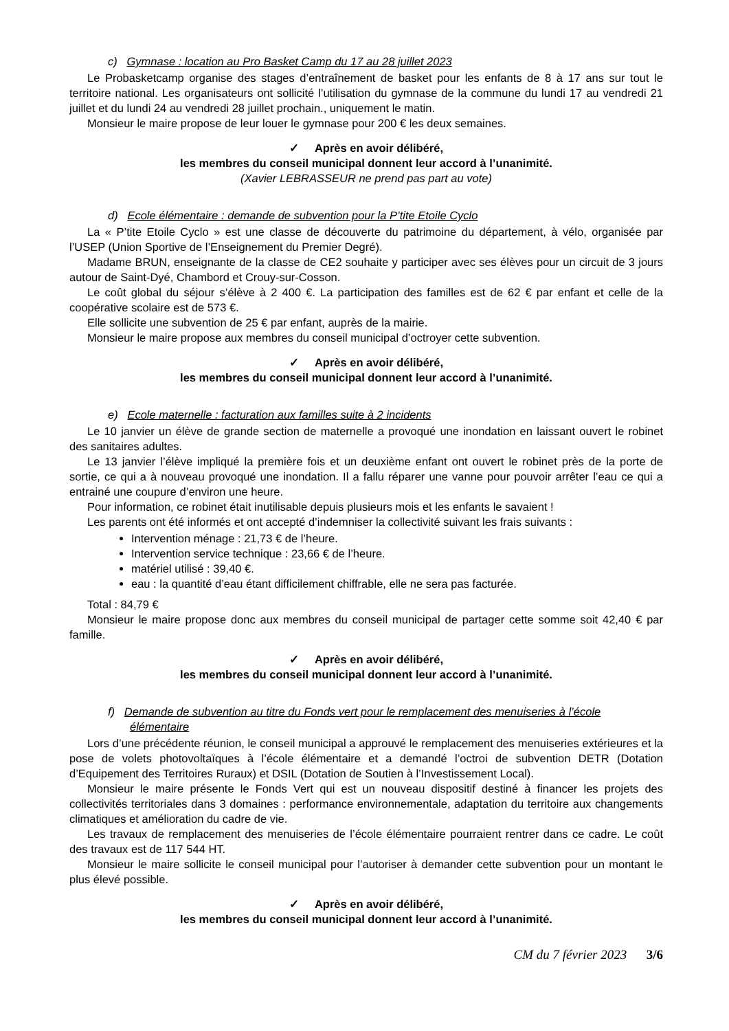c) Gymnase : location au Pro Basket Camp du 17 au 28 juillet 2023
Le Probasketcamp organise des stages d’entraînement de basket pour les enfants de 8 à 17 ans sur tout le territoire national. Les organisateurs ont sollicité l’utilisation du gymnase de la commune du lundi 17 au vendredi 21 juillet et du lundi 24 au vendredi 28 juillet prochain., uniquement le matin.
Monsieur le maire propose de leur louer le gymnase pour 200 € les deux semaines.
✓ Après en avoir délibéré,
les membres du conseil municipal donnent leur accord à l’unanimité.
(Xavier LEBRASSEUR ne prend pas part au vote)
d) Ecole élémentaire : demande de subvention pour la P’tite Etoile Cyclo
La « P’tite Etoile Cyclo » est une classe de découverte du patrimoine du département, à vélo, organisée par l’USEP (Union Sportive de l’Enseignement du Premier Degré).
Madame BRUN, enseignante de la classe de CE2 souhaite y participer avec ses élèves pour un circuit de 3 jours autour de Saint-Dyé, Chambord et Crouy-sur-Cosson.
Le coût global du séjour s’élève à 2 400 €. La participation des familles est de 62 € par enfant et celle de la coopérative scolaire est de 573 €.
Elle sollicite une subvention de 25 € par enfant, auprès de la mairie.
Monsieur le maire propose aux membres du conseil municipal d’octroyer cette subvention.
✓ Après en avoir délibéré,
les membres du conseil municipal donnent leur accord à l’unanimité.
e) Ecole maternelle : facturation aux familles suite à 2 incidents
Le 10 janvier un élève de grande section de maternelle a provoqué une inondation en laissant ouvert le robinet des sanitaires adultes.
Le 13 janvier l’élève impliqué la première fois et un deuxième enfant ont ouvert le robinet près de la porte de sortie, ce qui a à nouveau provoqué une inondation. Il a fallu réparer une vanne pour pouvoir arrêter l’eau ce qui a entrainé une coupure d’environ une heure.
Pour information, ce robinet était inutilisable depuis plusieurs mois et les enfants le savaient !
Les parents ont été informés et ont accepté d’indemniser la collectivité suivant les frais suivants :
Intervention ménage : 21,73 € de l’heure.
Intervention service technique : 23,66 € de l’heure.
matériel utilisé : 39,40 €.
eau : la quantité d’eau étant difficilement chiffrable, elle ne sera pas facturée.
Total : 84,79 €
Monsieur le maire propose donc aux membres du conseil municipal de partager cette somme soit 42,40 € par famille.
✓ Après en avoir délibéré,
les membres du conseil municipal donnent leur accord à l’unanimité.
f) Demande de subvention au titre du Fonds vert pour le remplacement des menuiseries à l’école élémentaire
Lors d’une précédente réunion, le conseil municipal a approuvé le remplacement des menuiseries extérieures et la pose de volets photovoltaïques à l’école élémentaire et a demandé l’octroi de subvention DETR (Dotation d’Equipement des Territoires Ruraux) et DSIL (Dotation de Soutien à l’Investissement Local).
Monsieur le maire présente le Fonds Vert qui est un nouveau dispositif destiné à financer les projets des collectivités territoriales dans 3 domaines : performance environnementale, adaptation du territoire aux changements climatiques et amélioration du cadre de vie.
Les travaux de remplacement des menuiseries de l’école élémentaire pourraient rentrer dans ce cadre. Le coût des travaux est de 117 544 HT.
Monsieur le maire sollicite le conseil municipal pour l’autoriser à demander cette subvention pour un montant le plus élevé possible.
✓ Après en avoir délibéré,
les membres du conseil municipal donnent leur accord à l’unanimité.
CM du 7 février 2023 3/6